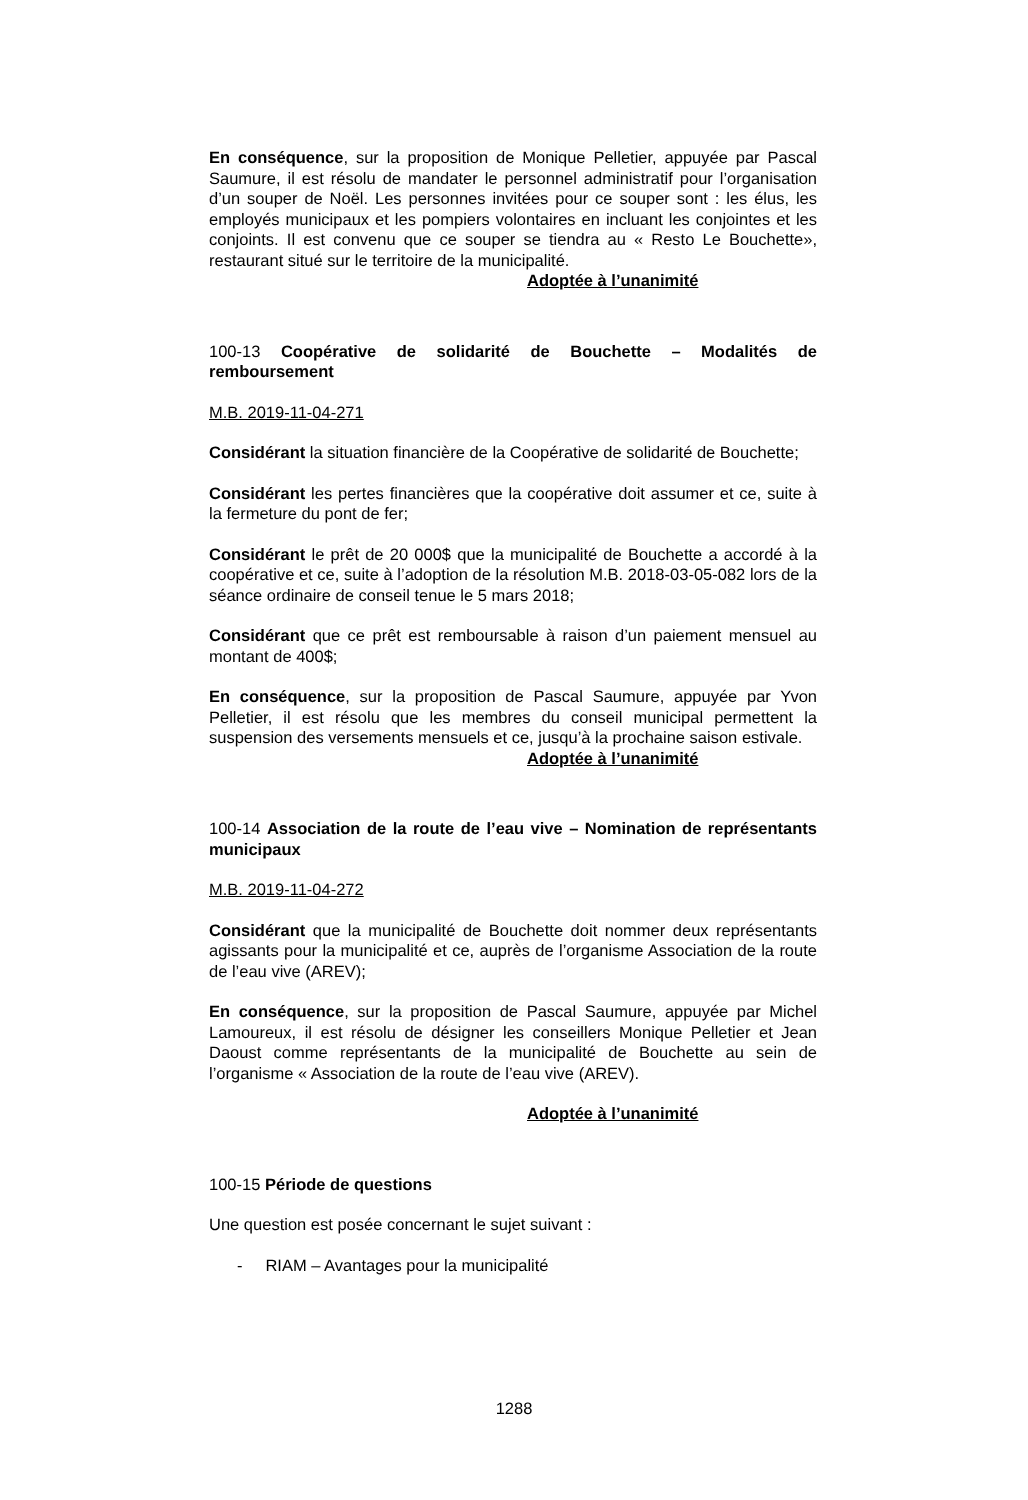En conséquence, sur la proposition de Monique Pelletier, appuyée par Pascal Saumure, il est résolu de mandater le personnel administratif pour l’organisation d’un souper de Noël. Les personnes invitées pour ce souper sont : les élus, les employés municipaux et les pompiers volontaires en incluant les conjointes et les conjoints. Il est convenu que ce souper se tiendra au « Resto Le Bouchette», restaurant situé sur le territoire de la municipalité.
Adoptée à l’unanimité
100-13 Coopérative de solidarité de Bouchette – Modalités de remboursement
M.B. 2019-11-04-271
Considérant la situation financière de la Coopérative de solidarité de Bouchette;
Considérant les pertes financières que la coopérative doit assumer et ce, suite à la fermeture du pont de fer;
Considérant le prêt de 20 000$ que la municipalité de Bouchette a accordé à la coopérative et ce, suite à l’adoption de la résolution M.B. 2018-03-05-082 lors de la séance ordinaire de conseil tenue le 5 mars 2018;
Considérant que ce prêt est remboursable à raison d’un paiement mensuel au montant de 400$;
En conséquence, sur la proposition de Pascal Saumure, appuyée par Yvon Pelletier, il est résolu que les membres du conseil municipal permettent la suspension des versements mensuels et ce, jusqu’à la prochaine saison estivale.
Adoptée à l’unanimité
100-14 Association de la route de l’eau vive – Nomination de représentants municipaux
M.B. 2019-11-04-272
Considérant que la municipalité de Bouchette doit nommer deux représentants agissants pour la municipalité et ce, auprès de l’organisme Association de la route de l’eau vive (AREV);
En conséquence, sur la proposition de Pascal Saumure, appuyée par Michel Lamoureux, il est résolu de désigner les conseillers Monique Pelletier et Jean Daoust comme représentants de la municipalité de Bouchette au sein de l’organisme « Association de la route de l’eau vive (AREV).
Adoptée à l’unanimité
100-15 Période de questions
Une question est posée concernant le sujet suivant :
- RIAM – Avantages pour la municipalité
1288